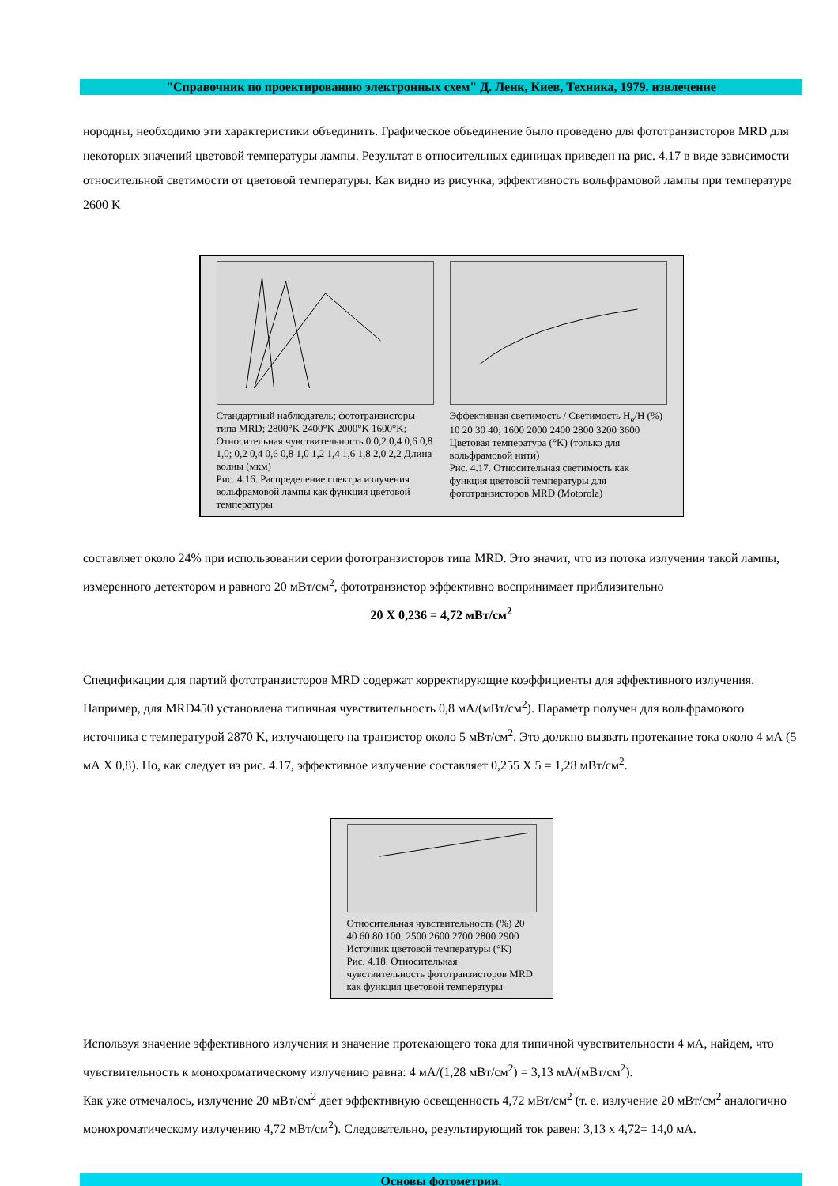"Справочник по проектированию электронных схем" Д. Ленк, Киев, Техника, 1979. извлечение
нородны, необходимо эти характеристики объединить. Графическое объединение было проведено для фототранзисторов MRD для некоторых значений цветовой температуры лампы. Результат в относительных единицах приведен на рис. 4.17 в виде зависимости относительной светимости от цветовой температуры. Как видно из рисунка, эффективность вольфрамовой лампы при температуре 2600 K
Стандартный наблюдатель; фототранзисторы типа MRD; 2800°K 2400°K 2000°K 1600°K; Относительная чувствительность 0 0,2 0,4 0,6 0,8 1,0; 0,2 0,4 0,6 0,8 1,0 1,2 1,4 1,6 1,8 2,0 2,2 Длина волны (мкм)
Рис. 4.16. Распределение спектра излучения вольфрамовой лампы как функция цветовой температуры
Эффективная светимость / Светимость H<sub>e</sub>/H (%) 10 20 30 40; 1600 2000 2400 2800 3200 3600 Цветовая температура (°K) (только для вольфрамовой нити)
Рис. 4.17. Относительная светимость как функция цветовой температуры для фототранзисторов MRD (Motorola)
составляет около 24% при использовании серии фототранзисторов типа MRD. Это значит, что из потока излучения такой лампы, измеренного детектором и равного 20 мВт/см<sup>2</sup>, фототранзистор эффективно воспринимает приблизительно
20 X 0,236 = 4,72 мВт/см<sup>2</sup>
Спецификации для партий фототранзисторов MRD содержат корректирующие коэффициенты для эффективного излучения. Например, для MRD450 установлена типичная чувствительность 0,8 мА/(мВт/см<sup>2</sup>). Параметр получен для вольфрамового источника с температурой 2870 K, излучающего на транзистор около 5 мВт/см<sup>2</sup>. Это должно вызвать протекание тока около 4 мА (5 мА X 0,8). Но, как следует из рис. 4.17, эффективное излучение составляет 0,255 X 5 = 1,28 мВт/см<sup>2</sup>.
Относительная чувствительность (%) 20 40 60 80 100; 2500 2600 2700 2800 2900 Источник цветовой температуры (°K)
Рис. 4.18. Относительная чувствительность фототранзисторов MRD как функция цветовой температуры
Используя значение эффективного излучения и значение протекающего тока для типичной чувствительности 4 мА, найдем, что чувствительность к монохроматическому излучению равна: 4 мА/(1,28 мВт/см<sup>2</sup>) = 3,13 мА/(мВт/см<sup>2</sup>).
Как уже отмечалось, излучение 20 мВт/см<sup>2</sup> дает эффективную освещенность 4,72 мВт/см<sup>2</sup> (т. е. излучение 20 мВт/см<sup>2</sup> аналогично монохроматическому излучению 4,72 мВт/см<sup>2</sup>). Следовательно, результирующий ток равен: 3,13 x 4,72= 14,0 мА.
Основы фотометрии.